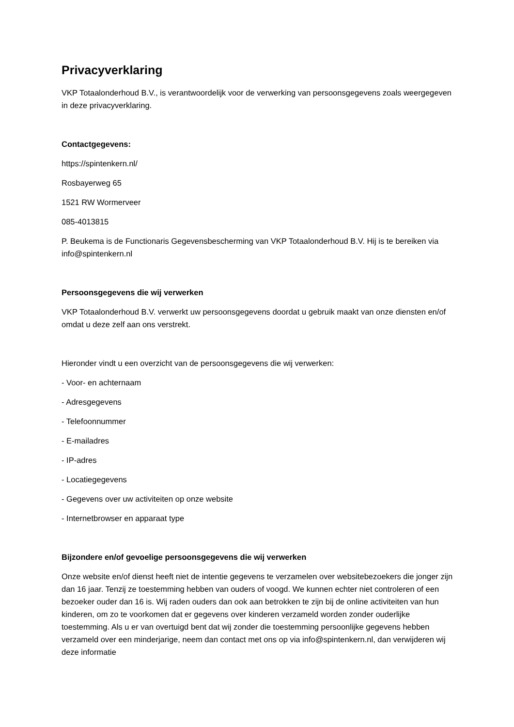Privacyverklaring
VKP Totaalonderhoud B.V., is verantwoordelijk voor de verwerking van persoonsgegevens zoals weergegeven in deze privacyverklaring.
Contactgegevens:
https://spintenkern.nl/
Rosbayerweg 65
1521 RW Wormerveer
085-4013815
P. Beukema is de Functionaris Gegevensbescherming van VKP Totaalonderhoud B.V. Hij is te bereiken via info@spintenkern.nl
Persoonsgegevens die wij verwerken
VKP Totaalonderhoud B.V. verwerkt uw persoonsgegevens doordat u gebruik maakt van onze diensten en/of omdat u deze zelf aan ons verstrekt.
Hieronder vindt u een overzicht van de persoonsgegevens die wij verwerken:
- Voor- en achternaam
- Adresgegevens
- Telefoonnummer
- E-mailadres
- IP-adres
- Locatiegegevens
- Gegevens over uw activiteiten op onze website
- Internetbrowser en apparaat type
Bijzondere en/of gevoelige persoonsgegevens die wij verwerken
Onze website en/of dienst heeft niet de intentie gegevens te verzamelen over websitebezoekers die jonger zijn dan 16 jaar. Tenzij ze toestemming hebben van ouders of voogd. We kunnen echter niet controleren of een bezoeker ouder dan 16 is. Wij raden ouders dan ook aan betrokken te zijn bij de online activiteiten van hun kinderen, om zo te voorkomen dat er gegevens over kinderen verzameld worden zonder ouderlijke toestemming. Als u er van overtuigd bent dat wij zonder die toestemming persoonlijke gegevens hebben verzameld over een minderjarige, neem dan contact met ons op via info@spintenkern.nl, dan verwijderen wij deze informatie